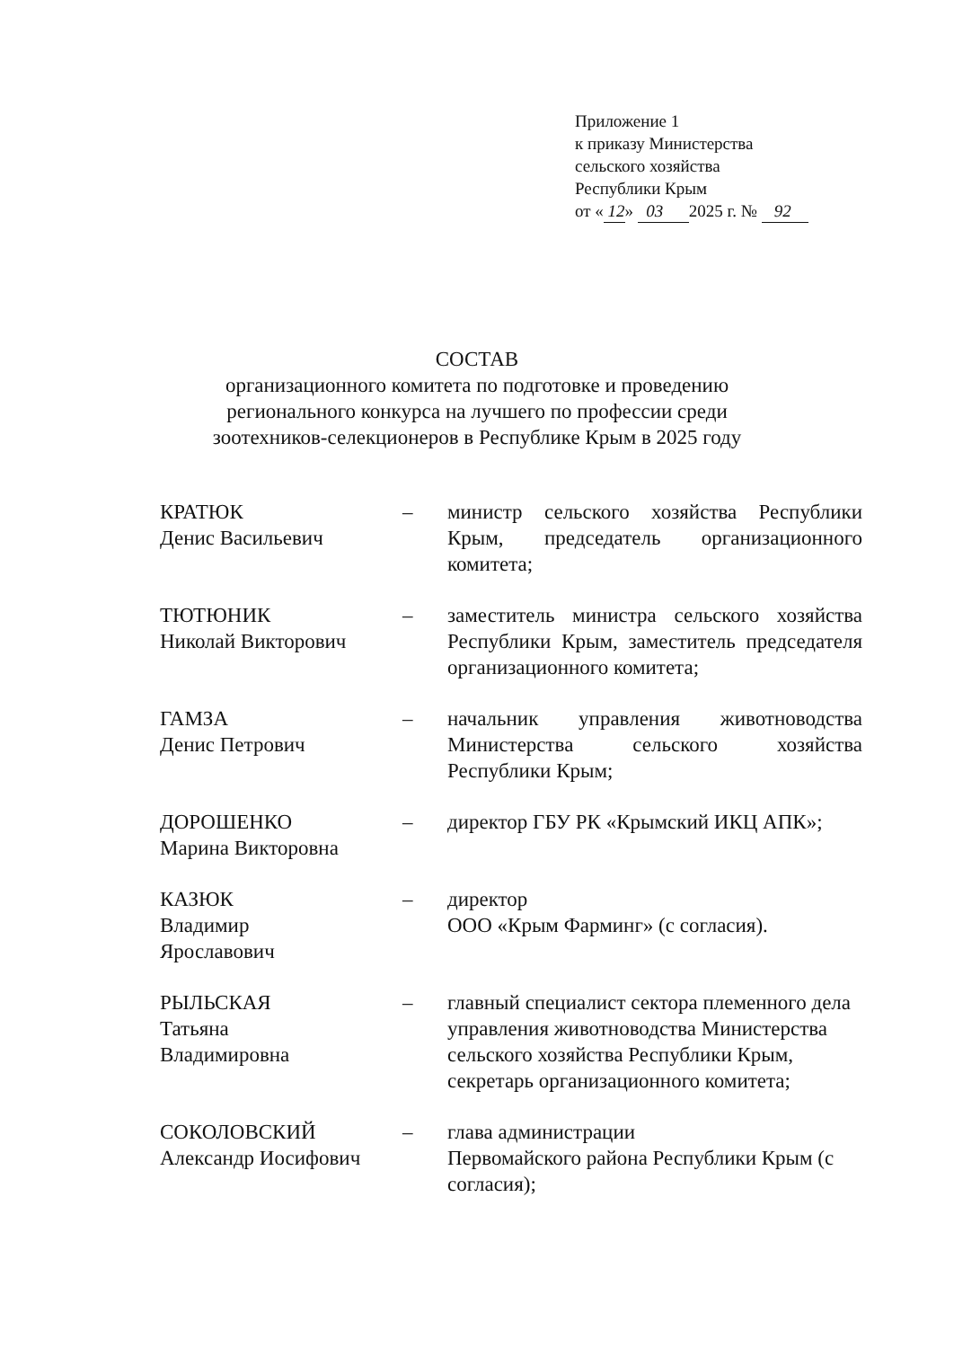Приложение 1
к приказу Министерства
сельского хозяйства
Республики Крым
от « 12» 03 2025 г. № 92
СОСТАВ
организационного комитета по подготовке и проведению
регионального конкурса на лучшего по профессии среди
зоотехников-селекционеров в Республике Крым в 2025 году
КРАТЮК
Денис Васильевич
– министр сельского хозяйства Республики Крым, председатель организационного комитета;
ТЮТЮНИК
Николай Викторович
– заместитель министра сельского хозяйства Республики Крым, заместитель председателя организационного комитета;
ГАМЗА
Денис Петрович
– начальник управления животноводства Министерства сельского хозяйства Республики Крым;
ДОРОШЕНКО
Марина Викторовна
– директор ГБУ РК «Крымский ИКЦ АПК»;
КАЗЮК
Владимир
Ярославович
– директор
ООО «Крым Фарминг» (с согласия).
РЫЛЬСКАЯ
Татьяна
Владимировна
– главный специалист сектора племенного дела управления животноводства Министерства сельского хозяйства Республики Крым, секретарь организационного комитета;
СОКОЛОВСКИЙ
Александр Иосифович
– глава администрации
Первомайского района Республики Крым (с согласия);